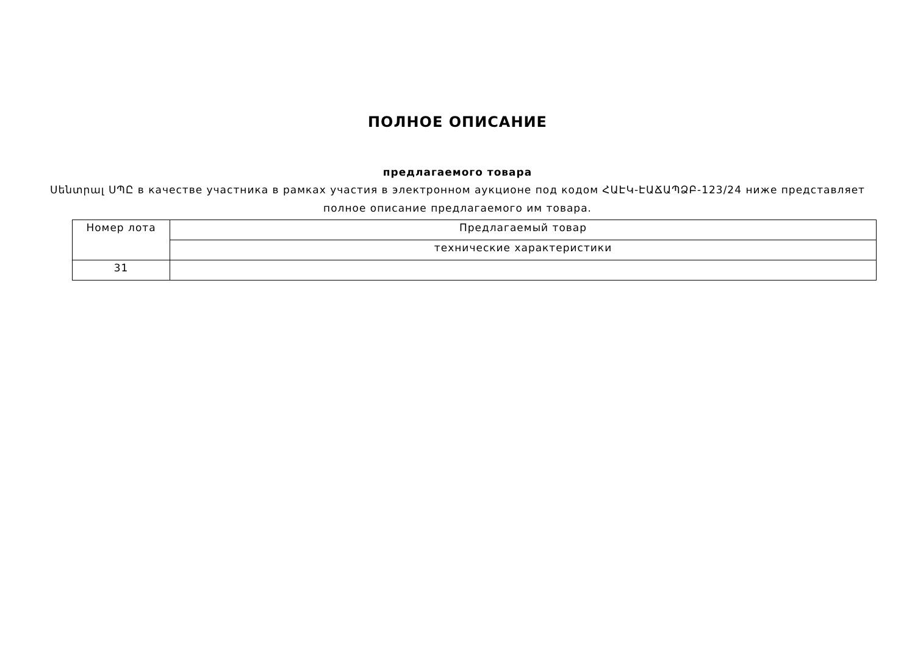ПОЛНОЕ ОПИСАНИЕ
предлагаемого товара
Սենտրալ ՍՊԸ в качестве участника в рамках участия в электронном аукционе под кодом ՀԱԷԿ-ԷԱՃԱՊՁԲ-123/24 ниже представляет полное описание предлагаемого им товара.
| Номер лота | Предлагаемый товар |
| | технические характеристики |
| 31 | |